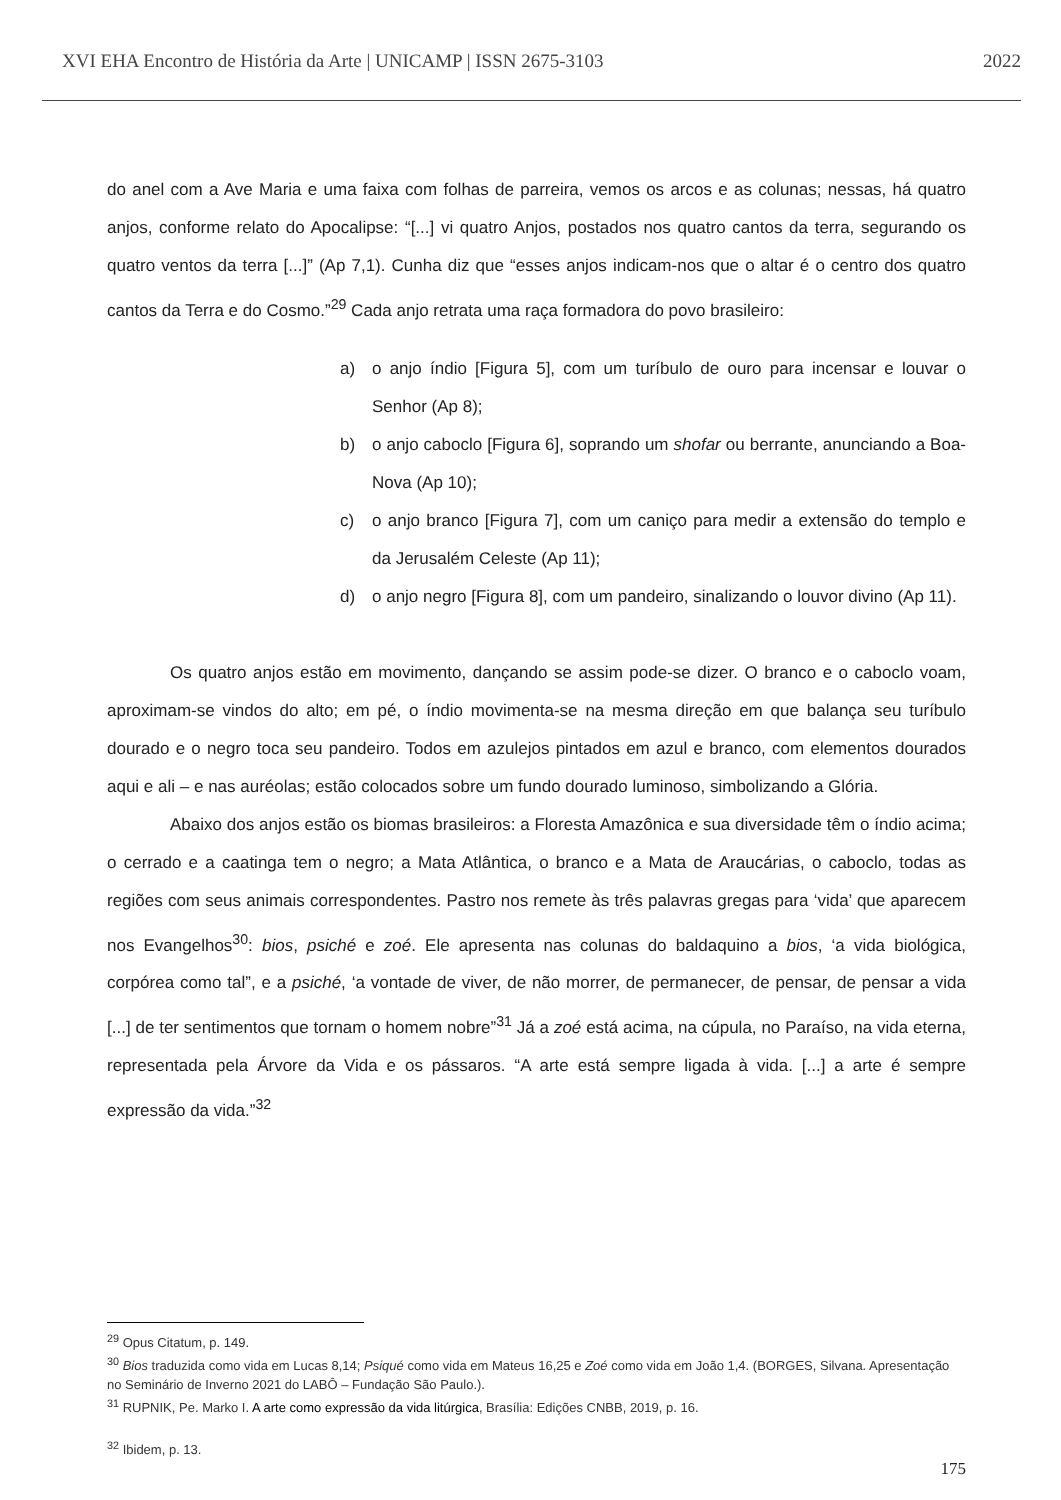XVI EHA Encontro de História da Arte | UNICAMP | ISSN 2675-3103 2022
do anel com a Ave Maria e uma faixa com folhas de parreira, vemos os arcos e as colunas; nessas, há quatro anjos, conforme relato do Apocalipse: “[...] vi quatro Anjos, postados nos quatro cantos da terra, segurando os quatro ventos da terra [...]” (Ap 7,1). Cunha diz que “esses anjos indicam-nos que o altar é o centro dos quatro cantos da Terra e do Cosmo.”<sup>29</sup> Cada anjo retrata uma raça formadora do povo brasileiro:
a) o anjo índio [Figura 5], com um turíbulo de ouro para incensar e louvar o Senhor (Ap 8);
b) o anjo caboclo [Figura 6], soprando um shofar ou berrante, anunciando a Boa-Nova (Ap 10);
c) o anjo branco [Figura 7], com um caniço para medir a extensão do templo e da Jerusalém Celeste (Ap 11);
d) o anjo negro [Figura 8], com um pandeiro, sinalizando o louvor divino (Ap 11).
Os quatro anjos estão em movimento, dançando se assim pode-se dizer. O branco e o caboclo voam, aproximam-se vindos do alto; em pé, o índio movimenta-se na mesma direção em que balança seu turíbulo dourado e o negro toca seu pandeiro. Todos em azulejos pintados em azul e branco, com elementos dourados aqui e ali – e nas auréolas; estão colocados sobre um fundo dourado luminoso, simbolizando a Glória.
Abaixo dos anjos estão os biomas brasileiros: a Floresta Amazônica e sua diversidade têm o índio acima; o cerrado e a caatinga tem o negro; a Mata Atlântica, o branco e a Mata de Araucárias, o caboclo, todas as regiões com seus animais correspondentes. Pastro nos remete às três palavras gregas para ‘vida’ que aparecem nos Evangelhos<sup>30</sup>: bios, psiché e zoé. Ele apresenta nas colunas do baldaquino a bios, ‘a vida biológica, corpórea como tal”, e a psiché, ‘a vontade de viver, de não morrer, de permanecer, de pensar, de pensar a vida [...] de ter sentimentos que tornam o homem nobre”<sup>31</sup> Já a zoé está acima, na cúpula, no Paraíso, na vida eterna, representada pela Árvore da Vida e os pássaros. “A arte está sempre ligada à vida. [...] a arte é sempre expressão da vida.”<sup>32</sup>
<sup>29</sup> Opus Citatum, p. 149.
<sup>30</sup> Bios traduzida como vida em Lucas 8,14; Psiqué como vida em Mateus 16,25 e Zoé como vida em João 1,4. (BORGES, Silvana. Apresentação no Seminário de Inverno 2021 do LABÔ – Fundação São Paulo.).
<sup>31</sup> RUPNIK, Pe. Marko I. A arte como expressão da vida litúrgica, Brasília: Edições CNBB, 2019, p. 16.
<sup>32</sup> Ibidem, p. 13.
175